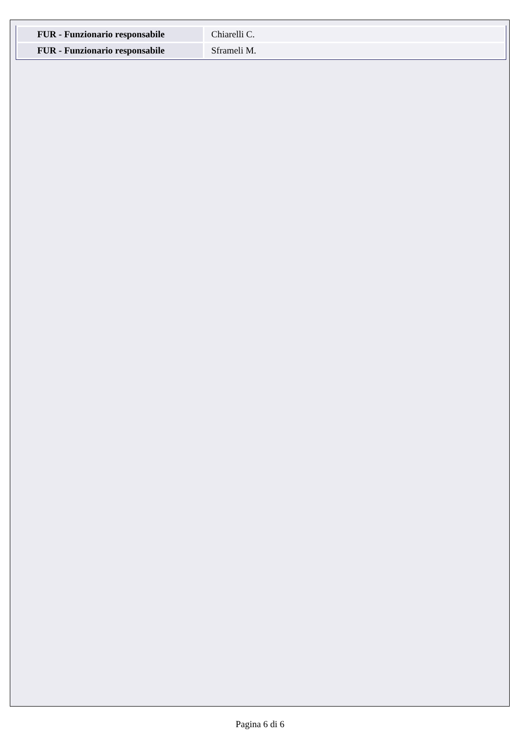| FUR - Funzionario responsabile | Chiarelli C. |
| FUR - Funzionario responsabile | Sframeli M. |
Pagina 6 di 6